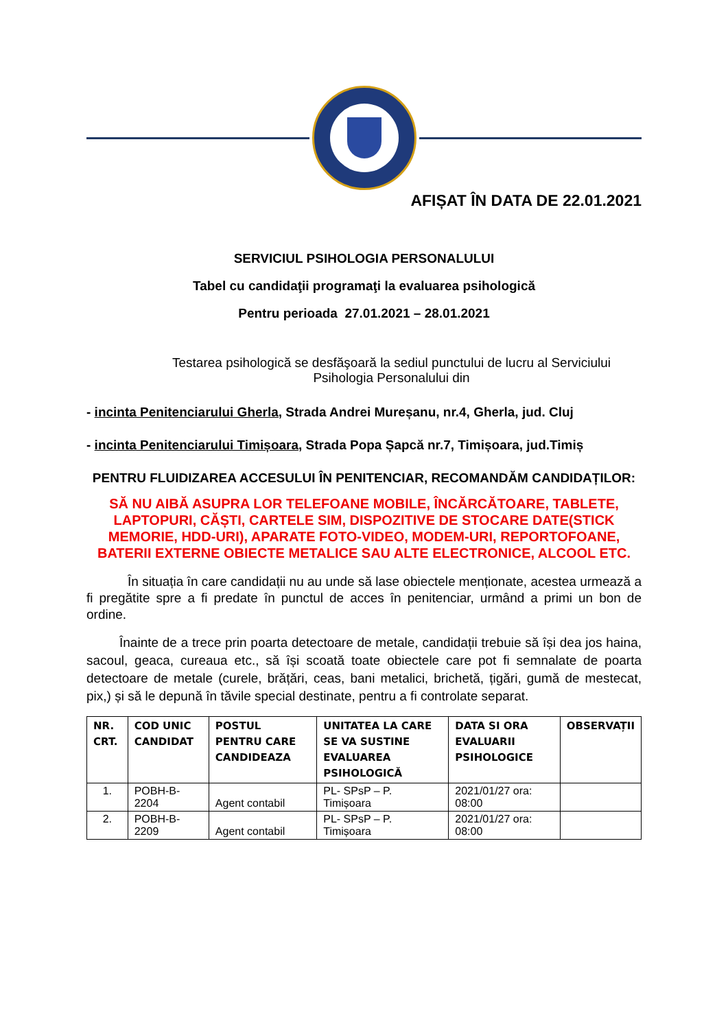AFIȘAT ÎN DATA DE 22.01.2021
SERVICIUL PSIHOLOGIA PERSONALULUI
Tabel cu candidaţii programaţi la evaluarea psihologică
Pentru perioada 27.01.2021 – 28.01.2021
Testarea psihologică se desfăşoară la sediul punctului de lucru al Serviciului Psihologia Personalului din
- incinta Penitenciarului Gherla, Strada Andrei Mureșanu, nr.4, Gherla, jud. Cluj
- incinta Penitenciarului Timișoara, Strada Popa Șapcă nr.7, Timișoara, jud.Timiș
PENTRU FLUIDIZAREA ACCESULUI ÎN PENITENCIAR, RECOMANDĂM CANDIDAȚILOR:
SĂ NU AIBĂ ASUPRA LOR TELEFOANE MOBILE, ÎNCĂRCĂTOARE, TABLETE, LAPTOPURI, CĂȘTI, CARTELE SIM, DISPOZITIVE DE STOCARE DATE(STICK MEMORIE, HDD-URI), APARATE FOTO-VIDEO, MODEM-URI, REPORTOFOANE, BATERII EXTERNE OBIECTE METALICE SAU ALTE ELECTRONICE, ALCOOL ETC.
În situația în care candidații nu au unde să lase obiectele menționate, acestea urmează a fi pregătite spre a fi predate în punctul de acces în penitenciar, urmând a primi un bon de ordine.
Înainte de a trece prin poarta detectoare de metale, candidații trebuie să își dea jos haina, sacoul, geaca, cureaua etc., să își scoată toate obiectele care pot fi semnalate de poarta detectoare de metale (curele, brățări, ceas, bani metalici, brichetă, țigări, gumă de mestecat, pix,) și să le depună în tăvile special destinate, pentru a fi controlate separat.
| NR. CRT. | COD UNIC CANDIDAT | POSTUL PENTRU CARE CANDIDEAZA | UNITATEA LA CARE SE VA SUSTINE EVALUAREA PSIHOLOGICĂ | DATA SI ORA EVALUARII PSIHOLOGICE | OBSERVAȚII |
| --- | --- | --- | --- | --- | --- |
| 1. | POBH-B-2204 | Agent contabil | PL- SPsP – P. Timișoara | 2021/01/27 ora: 08:00 | |
| 2. | POBH-B-2209 | Agent contabil | PL- SPsP – P. Timișoara | 2021/01/27 ora: 08:00 | |